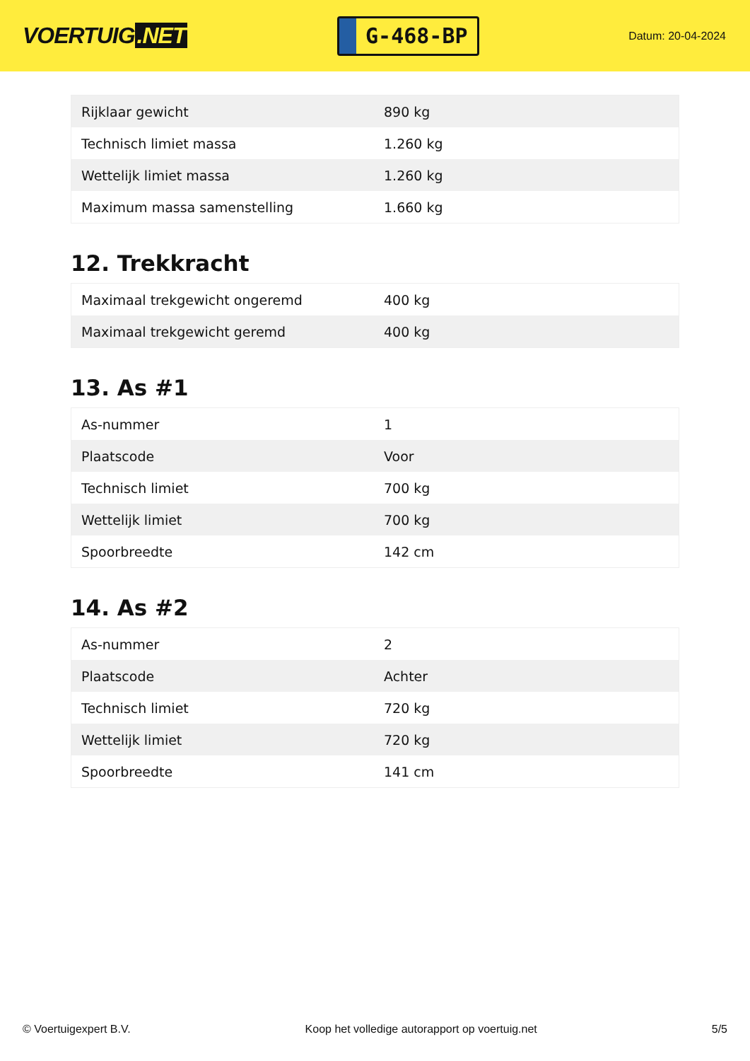VOERTUIG.NET
G-468-BP
Datum: 20-04-2024
| Rijklaar gewicht | 890 kg |
| Technisch limiet massa | 1.260 kg |
| Wettelijk limiet massa | 1.260 kg |
| Maximum massa samenstelling | 1.660 kg |
12. Trekkracht
| Maximaal trekgewicht ongeremd | 400 kg |
| Maximaal trekgewicht geremd | 400 kg |
13. As #1
| As-nummer | 1 |
| Plaatscode | Voor |
| Technisch limiet | 700 kg |
| Wettelijk limiet | 700 kg |
| Spoorbreedte | 142 cm |
14. As #2
| As-nummer | 2 |
| Plaatscode | Achter |
| Technisch limiet | 720 kg |
| Wettelijk limiet | 720 kg |
| Spoorbreedte | 141 cm |
© Voertuigexpert B.V. Koop het volledige autorapport op voertuig.net 5/5